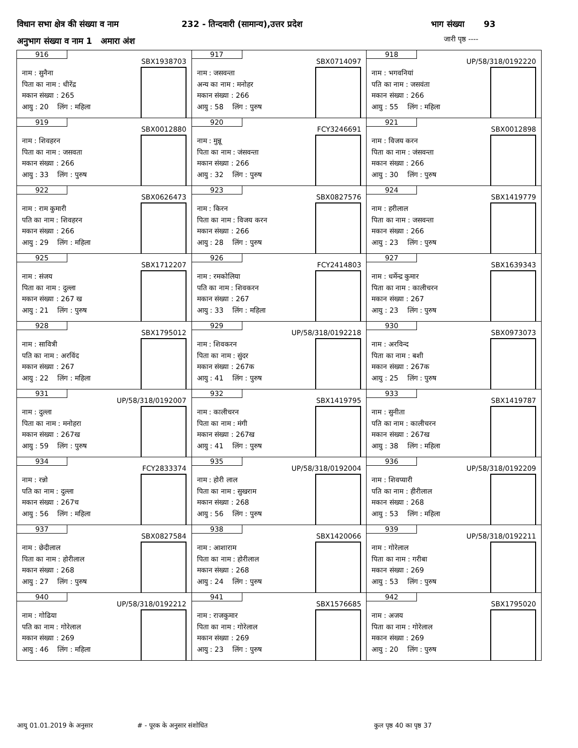विधान सभा क्षेत्र की संख्या व नाम 232 - तिन्दवारी (सामान्य),उत्तर प्रदेश भाग संख्या 93
अनुभाग संख्या व नाम 1 अमारा अंश
जारी पृष्ठ ----
| 916 SBX1938703 नाम : सुनैना पिता का नाम : धीरेंद्र मकान संख्या : 265 आयु : 20 लिंग : महिला | 917 SBX0714097 नाम : जसवन्ता अन्य का नाम : मनोहर मकान संख्या : 266 आयु : 58 लिंग : पुरुष | 918 UP/58/318/0192220 नाम : भगवनियां पति का नाम : जसवंता मकान संख्या : 266 आयु : 55 लिंग : महिला |
| 919 SBX0012880 नाम : शिवहरन पिता का नाम : जसवता मकान संख्या : 266 आयु : 33 लिंग : पुरुष | 920 FCY3246691 नाम : मुन्नू पिता का नाम : जंसवन्ता मकान संख्या : 266 आयु : 32 लिंग : पुरुष | 921 SBX0012898 नाम : विजय करन पिता का नाम : जंसवन्ता मकान संख्या : 266 आयु : 30 लिंग : पुरुष |
| 922 SBX0626473 नाम : राम कुमारी पति का नाम : शिवहरन मकान संख्या : 266 आयु : 29 लिंग : महिला | 923 SBX0827576 नाम : किरन पिता का नाम : विजय करन मकान संख्या : 266 आयु : 28 लिंग : पुरुष | 924 SBX1419779 नाम : हरीलाल पिता का नाम : जसवन्ता मकान संख्या : 266 आयु : 23 लिंग : पुरुष |
| 925 SBX1712207 नाम : संजय पिता का नाम : दुल्ला मकान संख्या : 267 ख आयु : 21 लिंग : पुरुष | 926 FCY2414803 नाम : रमकोलिया पति का नाम : शिवकरन मकान संख्या : 267 आयु : 33 लिंग : महिला | 927 SBX1639343 नाम : धर्मेन्द्र कुमार पिता का नाम : कालीचरन मकान संख्या : 267 आयु : 23 लिंग : पुरुष |
| 928 SBX1795012 नाम : सावित्री पति का नाम : अरविंद मकान संख्या : 267 आयु : 22 लिंग : महिला | 929 UP/58/318/0192218 नाम : शिवकरन पिता का नाम : सुंदर मकान संख्या : 267क आयु : 41 लिंग : पुरुष | 930 SBX0973073 नाम : अरविन्द पिता का नाम : बशी मकान संख्या : 267क आयु : 25 लिंग : पुरुष |
| 931 UP/58/318/0192007 नाम : दुल्ला पिता का नाम : मनोहरा मकान संख्या : 267ख आयु : 59 लिंग : पुरुष | 932 SBX1419795 नाम : कालीचरन पिता का नाम : मंगी मकान संख्या : 267ख आयु : 41 लिंग : पुरुष | 933 SBX1419787 नाम : सुनीता पति का नाम : कालीचरन मकान संख्या : 267ख आयु : 38 लिंग : महिला |
| 934 FCY2833374 नाम : रन्नो पति का नाम : दुल्ला मकान संख्या : 267च आयु : 56 लिंग : महिला | 935 UP/58/318/0192004 नाम : होरी लाल पिता का नाम : सुखराम मकान संख्या : 268 आयु : 56 लिंग : पुरुष | 936 UP/58/318/0192209 नाम : शिवप्यारी पति का नाम : हीरीलाल मकान संख्या : 268 आयु : 53 लिंग : महिला |
| 937 SBX0827584 नाम : छेदीलाल पिता का नाम : होरीलाल मकान संख्या : 268 आयु : 27 लिंग : पुरुष | 938 SBX1420066 नाम : आशाराम पिता का नाम : होरीलाल मकान संख्या : 268 आयु : 24 लिंग : पुरुष | 939 UP/58/318/0192211 नाम : गोरेलाल पिता का नाम : गरीबा मकान संख्या : 269 आयु : 53 लिंग : पुरुष |
| 940 UP/58/318/0192212 नाम : गोढिया पति का नाम : गोरेलाल मकान संख्या : 269 आयु : 46 लिंग : महिला | 941 SBX1576685 नाम : राजकुमार पिता का नाम : गोरेलाल मकान संख्या : 269 आयु : 23 लिंग : पुरुष | 942 SBX1795020 नाम : अजय पिता का नाम : गोरेलाल मकान संख्या : 269 आयु : 20 लिंग : पुरुष |
आयु 01.01.2019 के अनुसार # - पूरक के अनुसार संशोधित कुल पृष्ठ 40 का पृष्ठ 37